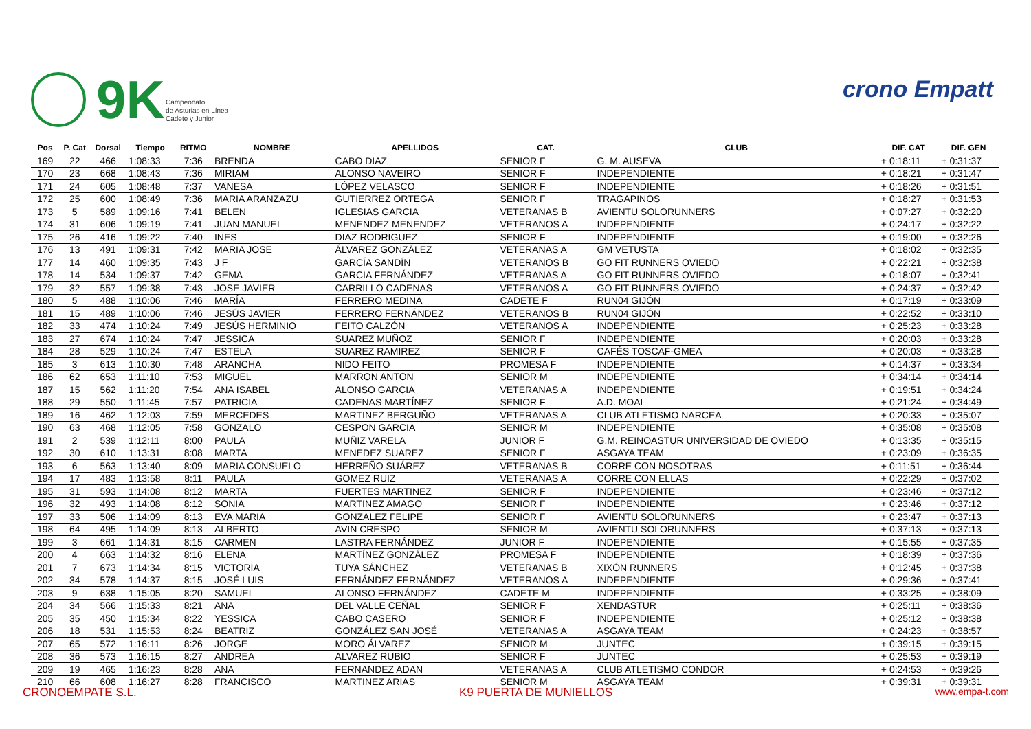9K
Campeonato
de Asturias en Línea
Cadete y Junior
crono Empatt
| Pos | P. Cat | Dorsal | Tiempo | RITMO | NOMBRE | APELLIDOS | CAT. | CLUB | DIF. CAT | DIF. GEN |
| --- | --- | --- | --- | --- | --- | --- | --- | --- | --- | --- |
| 169 | 22 | 466 | 1:08:33 | 7:36 | BRENDA | CABO DIAZ | SENIOR F | G. M. AUSEVA | + 0:18:11 | + 0:31:37 |
| 170 | 23 | 668 | 1:08:43 | 7:36 | MIRIAM | ALONSO NAVEIRO | SENIOR F | INDEPENDIENTE | + 0:18:21 | + 0:31:47 |
| 171 | 24 | 605 | 1:08:48 | 7:37 | VANESA | LÓPEZ VELASCO | SENIOR F | INDEPENDIENTE | + 0:18:26 | + 0:31:51 |
| 172 | 25 | 600 | 1:08:49 | 7:36 | MARIA ARANZAZU | GUTIERREZ ORTEGA | SENIOR F | TRAGAPINOS | + 0:18:27 | + 0:31:53 |
| 173 | 5 | 589 | 1:09:16 | 7:41 | BELEN | IGLESIAS GARCIA | VETERANAS B | AVIENTU SOLORUNNERS | + 0:07:27 | + 0:32:20 |
| 174 | 31 | 606 | 1:09:19 | 7:41 | JUAN MANUEL | MENENDEZ MENENDEZ | VETERANOS A | INDEPENDIENTE | + 0:24:17 | + 0:32:22 |
| 175 | 26 | 416 | 1:09:22 | 7:40 | INES | DIAZ RODRIGUEZ | SENIOR F | INDEPENDIENTE | + 0:19:00 | + 0:32:26 |
| 176 | 13 | 491 | 1:09:31 | 7:42 | MARIA JOSE | ÁLVAREZ GONZÁLEZ | VETERANAS A | GM VETUSTA | + 0:18:02 | + 0:32:35 |
| 177 | 14 | 460 | 1:09:35 | 7:43 | J F | GARCÍA SANDÍN | VETERANOS B | GO FIT RUNNERS OVIEDO | + 0:22:21 | + 0:32:38 |
| 178 | 14 | 534 | 1:09:37 | 7:42 | GEMA | GARCIA FERNÁNDEZ | VETERANAS A | GO FIT RUNNERS OVIEDO | + 0:18:07 | + 0:32:41 |
| 179 | 32 | 557 | 1:09:38 | 7:43 | JOSE JAVIER | CARRILLO CADENAS | VETERANOS A | GO FIT RUNNERS OVIEDO | + 0:24:37 | + 0:32:42 |
| 180 | 5 | 488 | 1:10:06 | 7:46 | MARÍA | FERRERO MEDINA | CADETE F | RUN04 GIJÓN | + 0:17:19 | + 0:33:09 |
| 181 | 15 | 489 | 1:10:06 | 7:46 | JESÚS JAVIER | FERRERO FERNÁNDEZ | VETERANOS B | RUN04 GIJÓN | + 0:22:52 | + 0:33:10 |
| 182 | 33 | 474 | 1:10:24 | 7:49 | JESÚS HERMINIO | FEITO CALZÓN | VETERANOS A | INDEPENDIENTE | + 0:25:23 | + 0:33:28 |
| 183 | 27 | 674 | 1:10:24 | 7:47 | JESSICA | SUAREZ MUÑOZ | SENIOR F | INDEPENDIENTE | + 0:20:03 | + 0:33:28 |
| 184 | 28 | 529 | 1:10:24 | 7:47 | ESTELA | SUAREZ RAMIREZ | SENIOR F | CAFÉS TOSCAF-GMEA | + 0:20:03 | + 0:33:28 |
| 185 | 3 | 613 | 1:10:30 | 7:48 | ARANCHA | NIDO FEITO | PROMESA F | INDEPENDIENTE | + 0:14:37 | + 0:33:34 |
| 186 | 62 | 653 | 1:11:10 | 7:53 | MIGUEL | MARRON ANTON | SENIOR M | INDEPENDIENTE | + 0:34:14 | + 0:34:14 |
| 187 | 15 | 562 | 1:11:20 | 7:54 | ANA ISABEL | ALONSO GARCIA | VETERANAS A | INDEPENDIENTE | + 0:19:51 | + 0:34:24 |
| 188 | 29 | 550 | 1:11:45 | 7:57 | PATRICIA | CADENAS MARTÍNEZ | SENIOR F | A.D. MOAL | + 0:21:24 | + 0:34:49 |
| 189 | 16 | 462 | 1:12:03 | 7:59 | MERCEDES | MARTINEZ BERGUÑO | VETERANAS A | CLUB ATLETISMO NARCEA | + 0:20:33 | + 0:35:07 |
| 190 | 63 | 468 | 1:12:05 | 7:58 | GONZALO | CESPON GARCIA | SENIOR M | INDEPENDIENTE | + 0:35:08 | + 0:35:08 |
| 191 | 2 | 539 | 1:12:11 | 8:00 | PAULA | MUÑIZ VARELA | JUNIOR F | G.M. REINOASTUR UNIVERSIDAD DE OVIEDO | + 0:13:35 | + 0:35:15 |
| 192 | 30 | 610 | 1:13:31 | 8:08 | MARTA | MENEDEZ SUAREZ | SENIOR F | ASGAYA TEAM | + 0:23:09 | + 0:36:35 |
| 193 | 6 | 563 | 1:13:40 | 8:09 | MARIA CONSUELO | HERREÑO SUÁREZ | VETERANAS B | CORRE CON NOSOTRAS | + 0:11:51 | + 0:36:44 |
| 194 | 17 | 483 | 1:13:58 | 8:11 | PAULA | GOMEZ RUIZ | VETERANAS A | CORRE CON ELLAS | + 0:22:29 | + 0:37:02 |
| 195 | 31 | 593 | 1:14:08 | 8:12 | MARTA | FUERTES MARTINEZ | SENIOR F | INDEPENDIENTE | + 0:23:46 | + 0:37:12 |
| 196 | 32 | 493 | 1:14:08 | 8:12 | SONIA | MARTINEZ AMAGO | SENIOR F | INDEPENDIENTE | + 0:23:46 | + 0:37:12 |
| 197 | 33 | 506 | 1:14:09 | 8:13 | EVA MARIA | GONZALEZ FELIPE | SENIOR F | AVIENTU SOLORUNNERS | + 0:23:47 | + 0:37:13 |
| 198 | 64 | 495 | 1:14:09 | 8:13 | ALBERTO | AVIN CRESPO | SENIOR M | AVIENTU SOLORUNNERS | + 0:37:13 | + 0:37:13 |
| 199 | 3 | 661 | 1:14:31 | 8:15 | CARMEN | LASTRA FERNÁNDEZ | JUNIOR F | INDEPENDIENTE | + 0:15:55 | + 0:37:35 |
| 200 | 4 | 663 | 1:14:32 | 8:16 | ELENA | MARTÍNEZ GONZÁLEZ | PROMESA F | INDEPENDIENTE | + 0:18:39 | + 0:37:36 |
| 201 | 7 | 673 | 1:14:34 | 8:15 | VICTORIA | TUYA SÁNCHEZ | VETERANAS B | XIXÓN RUNNERS | + 0:12:45 | + 0:37:38 |
| 202 | 34 | 578 | 1:14:37 | 8:15 | JOSÉ LUIS | FERNÁNDEZ FERNÁNDEZ | VETERANOS A | INDEPENDIENTE | + 0:29:36 | + 0:37:41 |
| 203 | 9 | 638 | 1:15:05 | 8:20 | SAMUEL | ALONSO FERNÁNDEZ | CADETE M | INDEPENDIENTE | + 0:33:25 | + 0:38:09 |
| 204 | 34 | 566 | 1:15:33 | 8:21 | ANA | DEL VALLE CEÑAL | SENIOR F | XENDASTUR | + 0:25:11 | + 0:38:36 |
| 205 | 35 | 450 | 1:15:34 | 8:22 | YESSICA | CABO CASERO | SENIOR F | INDEPENDIENTE | + 0:25:12 | + 0:38:38 |
| 206 | 18 | 531 | 1:15:53 | 8:24 | BEATRIZ | GONZÁLEZ SAN JOSÉ | VETERANAS A | ASGAYA TEAM | + 0:24:23 | + 0:38:57 |
| 207 | 65 | 572 | 1:16:11 | 8:26 | JORGE | MORO ÁLVAREZ | SENIOR M | JUNTEC | + 0:39:15 | + 0:39:15 |
| 208 | 36 | 573 | 1:16:15 | 8:27 | ANDREA | ALVAREZ RUBIO | SENIOR F | JUNTEC | + 0:25:53 | + 0:39:19 |
| 209 | 19 | 465 | 1:16:23 | 8:28 | ANA | FERNANDEZ ADAN | VETERANAS A | CLUB ATLETISMO CONDOR | + 0:24:53 | + 0:39:26 |
| 210 | 66 | 608 | 1:16:27 | 8:28 | FRANCISCO | MARTINEZ ARIAS | SENIOR M | ASGAYA TEAM | + 0:39:31 | + 0:39:31 |
CRONOEMPATE S.L. K9 PUERTA DE MUNIELLOS www.empa-t.com